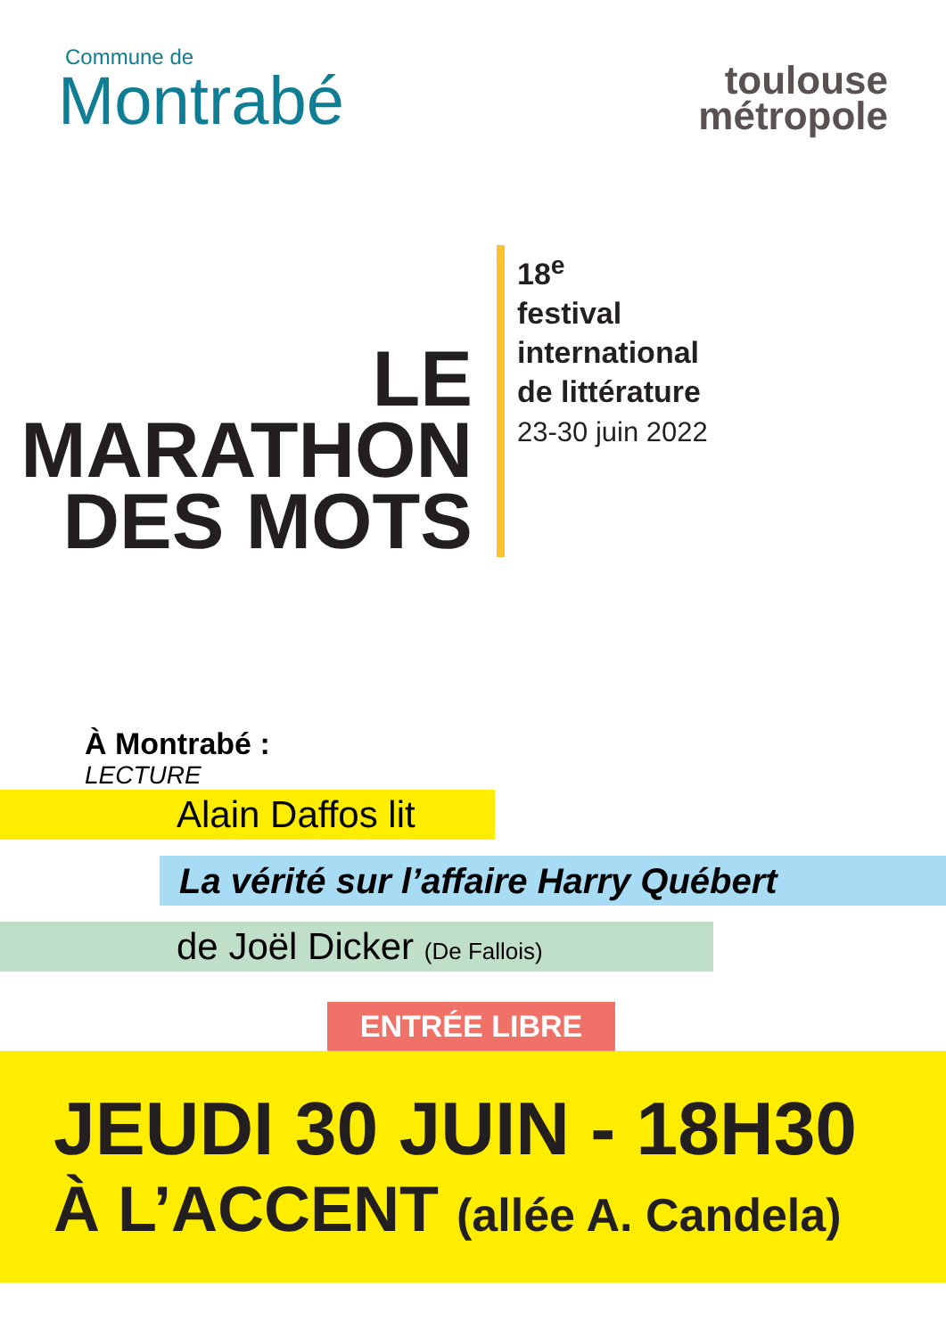Commune de
Montrabé
toulouse
métropole
LE
MARATHON
DES MOTS
18<sup>e</sup>
festival
international
de littérature
23-30 juin 2022
À Montrabé :
LECTURE
Alain Daffos lit
La vérité sur l’affaire Harry Québert
de Joël Dicker (De Fallois)
ENTRÉE LIBRE
JEUDI 30 JUIN - 18H30
À L’ACCENT (allée A. Candela)